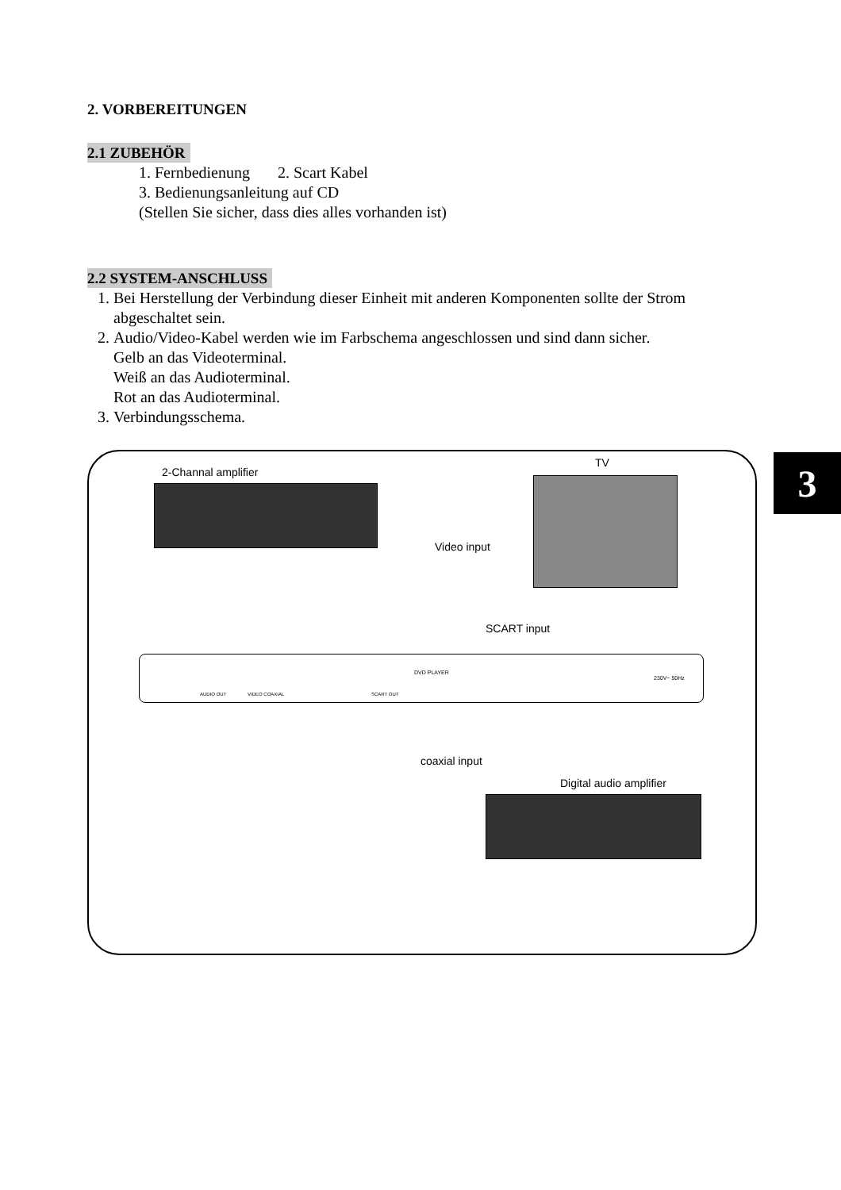2. VORBEREITUNGEN
2.1 ZUBEHÖR
1. Fernbedienung 2. Scart Kabel
3. Bedienungsanleitung auf CD
(Stellen Sie sicher, dass dies alles vorhanden ist)
2.2 SYSTEM-ANSCHLUSS
1. Bei Herstellung der Verbindung dieser Einheit mit anderen Komponenten sollte der Strom abgeschaltet sein.
2. Audio/Video-Kabel werden wie im Farbschema angeschlossen und sind dann sicher.
Gelb an das Videoterminal.
Weiß an das Audioterminal.
Rot an das Audioterminal.
3. Verbindungsschema.
3
2-Channal amplifier
TV
Video input
SCART input
AUDIO OUT VIDEO COAXIAL SCART OUT
DVD PLAYER
230V~ 50Hz
coaxial input
Digital audio amplifier